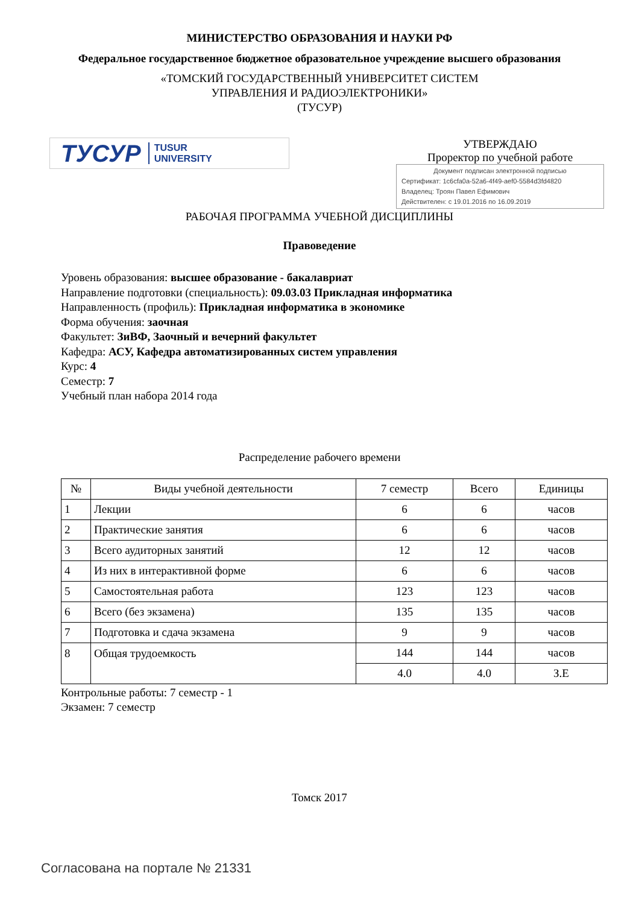МИНИСТЕРСТВО ОБРАЗОВАНИЯ И НАУКИ РФ
Федеральное государственное бюджетное образовательное учреждение высшего образования
«ТОМСКИЙ ГОСУДАРСТВЕННЫЙ УНИВЕРСИТЕТ СИСТЕМ
УПРАВЛЕНИЯ И РАДИОЭЛЕКТРОНИКИ»
(ТУСУР)
ТУСУР TUSUR
UNIVERSITY
УТВЕРЖДАЮ
Проректор по учебной работе
Документ подписан электронной подписью
Сертификат: 1c6cfa0a-52a6-4f49-aef0-5584d3fd4820
Владелец: Троян Павел Ефимович
Действителен: с 19.01.2016 по 16.09.2019
РАБОЧАЯ ПРОГРАММА УЧЕБНОЙ ДИСЦИПЛИНЫ
Правоведение
Уровень образования: высшее образование - бакалавриат
Направление подготовки (специальность): 09.03.03 Прикладная информатика
Направленность (профиль): Прикладная информатика в экономике
Форма обучения: заочная
Факультет: ЗиВФ, Заочный и вечерний факультет
Кафедра: АСУ, Кафедра автоматизированных систем управления
Курс: 4
Семестр: 7
Учебный план набора 2014 года
Распределение рабочего времени
| № | Виды учебной деятельности | 7 семестр | Всего | Единицы |
| --- | --- | --- | --- | --- |
| 1 | Лекции | 6 | 6 | часов |
| 2 | Практические занятия | 6 | 6 | часов |
| 3 | Всего аудиторных занятий | 12 | 12 | часов |
| 4 | Из них в интерактивной форме | 6 | 6 | часов |
| 5 | Самостоятельная работа | 123 | 123 | часов |
| 6 | Всего (без экзамена) | 135 | 135 | часов |
| 7 | Подготовка и сдача экзамена | 9 | 9 | часов |
| 8 | Общая трудоемкость | 144 | 144 | часов |
| | | 4.0 | 4.0 | З.Е |
Контрольные работы: 7 семестр - 1
Экзамен: 7 семестр
Томск 2017
Согласована на портале № 21331